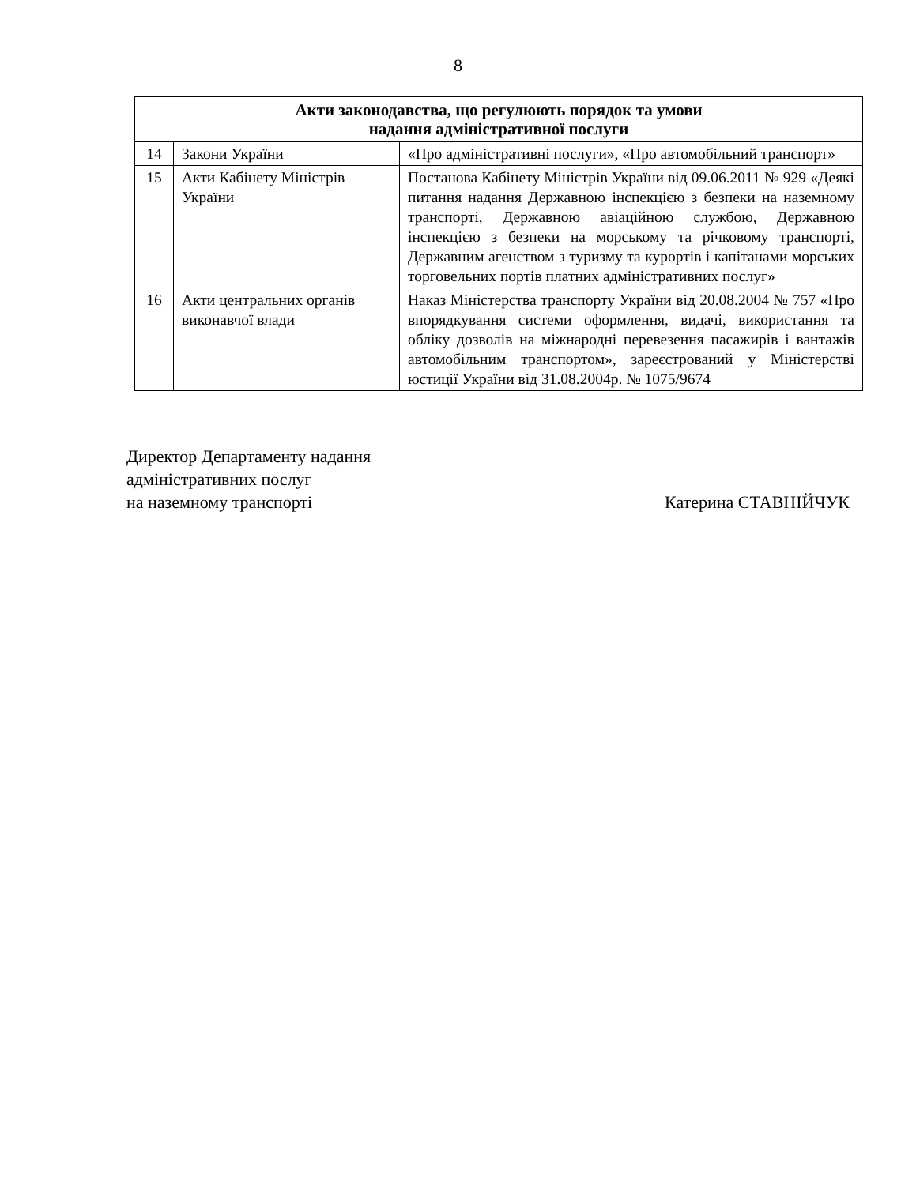8
| Акти законодавства, що регулюють порядок та умови надання адміністративної послуги | | |
| --- | --- | --- |
| 14 | Закони України | «Про адміністративні послуги», «Про автомобільний транспорт» |
| 15 | Акти Кабінету Міністрів України | Постанова Кабінету Міністрів України від 09.06.2011 № 929 «Деякі питання надання Державною інспекцією з безпеки на наземному транспорті, Державною авіаційною службою, Державною інспекцією з безпеки на морському та річковому транспорті, Державним агенством з туризму та курортів і капітанами морських торговельних портів платних адміністративних послуг» |
| 16 | Акти центральних органів виконавчої влади | Наказ Міністерства транспорту України від 20.08.2004 № 757 «Про впорядкування системи оформлення, видачі, використання та обліку дозволів на міжнародні перевезення пасажирів і вантажів автомобільним транспортом», зареєстрований у Міністерстві юстиції України від 31.08.2004р. № 1075/9674 |
Директор Департаменту надання
адміністративних послуг
на наземному транспорті
Катерина СТАВНІЙЧУК